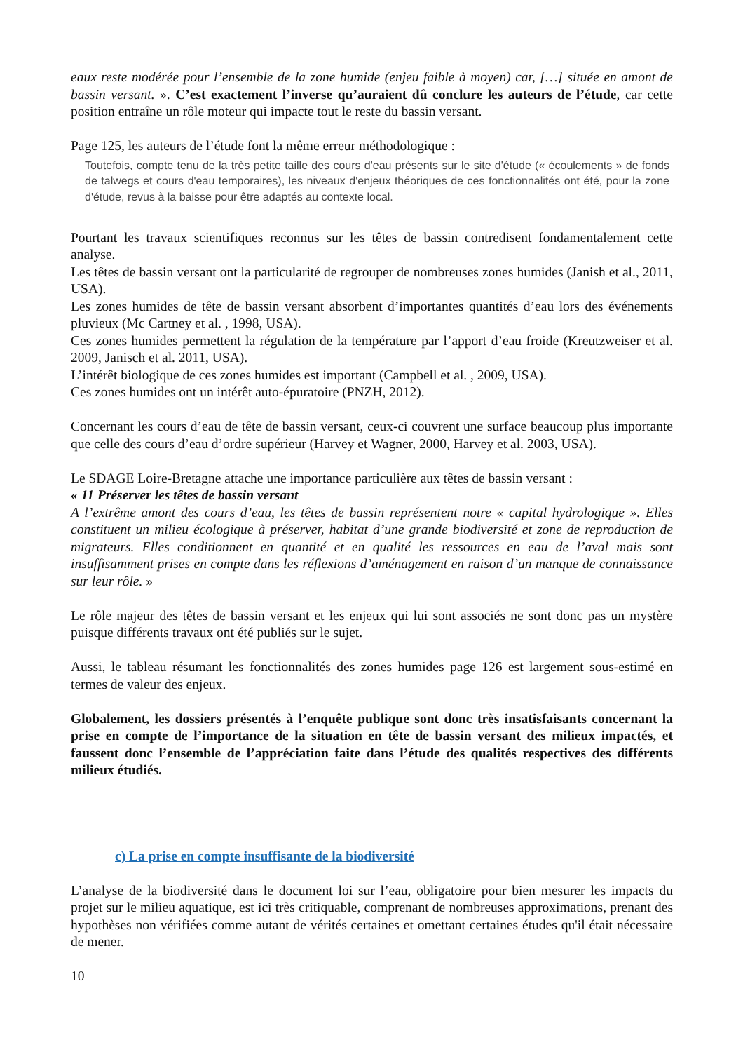eaux reste modérée pour l’ensemble de la zone humide (enjeu faible à moyen) car, […] située en amont de bassin versant. ». C’est exactement l’inverse qu’auraient dû conclure les auteurs de l’étude, car cette position entraîne un rôle moteur qui impacte tout le reste du bassin versant.
Page 125, les auteurs de l’étude font la même erreur méthodologique :
Toutefois, compte tenu de la très petite taille des cours d'eau présents sur le site d'étude (« écoulements » de fonds de talwegs et cours d'eau temporaires), les niveaux d'enjeux théoriques de ces fonctionnalités ont été, pour la zone d'étude, revus à la baisse pour être adaptés au contexte local.
Pourtant les travaux scientifiques reconnus sur les têtes de bassin contredisent fondamentalement cette analyse.
Les têtes de bassin versant ont la particularité de regrouper de nombreuses zones humides (Janish et al., 2011, USA).
Les zones humides de tête de bassin versant absorbent d’importantes quantités d’eau lors des événements pluvieux (Mc Cartney et al. , 1998, USA).
Ces zones humides permettent la régulation de la température par l’apport d’eau froide (Kreutzweiser et al. 2009, Janisch et al. 2011, USA).
L’intérêt biologique de ces zones humides est important (Campbell et al. , 2009, USA).
Ces zones humides ont un intérêt auto-épuratoire (PNZH, 2012).
Concernant les cours d’eau de tête de bassin versant, ceux-ci couvrent une surface beaucoup plus importante que celle des cours d’eau d’ordre supérieur (Harvey et Wagner, 2000, Harvey et al. 2003, USA).
Le SDAGE Loire-Bretagne attache une importance particulière aux têtes de bassin versant :
« 11 Préserver les têtes de bassin versant
A l’extrême amont des cours d’eau, les têtes de bassin représentent notre « capital hydrologique ». Elles constituent un milieu écologique à préserver, habitat d’une grande biodiversité et zone de reproduction de migrateurs. Elles conditionnent en quantité et en qualité les ressources en eau de l’aval mais sont insuffisamment prises en compte dans les réflexions d’aménagement en raison d’un manque de connaissance sur leur rôle. »
Le rôle majeur des têtes de bassin versant et les enjeux qui lui sont associés ne sont donc pas un mystère puisque différents travaux ont été publiés sur le sujet.
Aussi, le tableau résumant les fonctionnalités des zones humides page 126 est largement sous-estimé en termes de valeur des enjeux.
Globalement, les dossiers présentés à l’enquête publique sont donc très insatisfaisants concernant la prise en compte de l’importance de la situation en tête de bassin versant des milieux impactés, et faussent donc l’ensemble de l’appréciation faite dans l’étude des qualités respectives des différents milieux étudiés.
c) La prise en compte insuffisante de la biodiversité
L’analyse de la biodiversité dans le document loi sur l’eau, obligatoire pour bien mesurer les impacts du projet sur le milieu aquatique, est ici très critiquable, comprenant de nombreuses approximations, prenant des hypothèses non vérifiées comme autant de vérités certaines et omettant certaines études qu'il était nécessaire de mener.
10